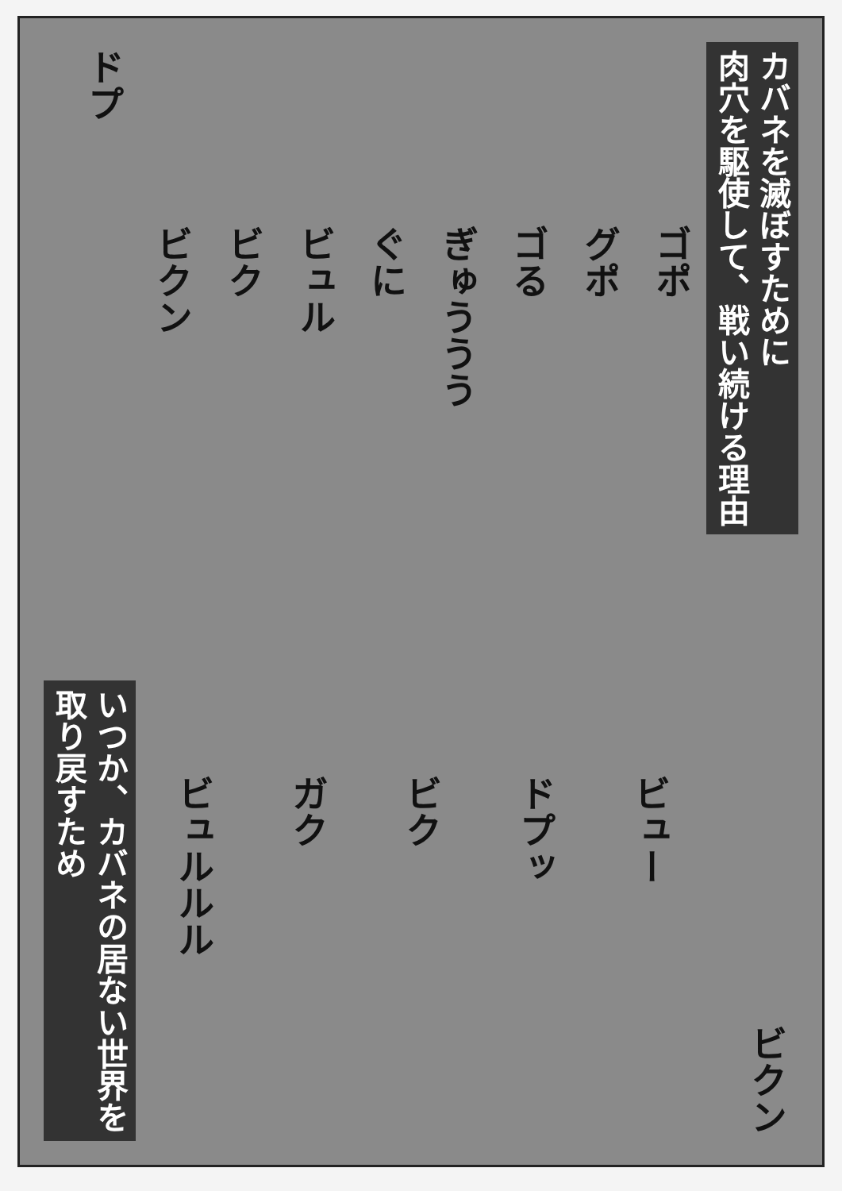ドプ
いつか、カバネの居ない世界を
取り戻すため
ビクン
ビク
ビュル
ぐに
ぎゅううう
ゴる
グポ
ゴポ
ビュルルル
ガク
ビク
ドプッ
ビュー
カバネを滅ぼすために
肉穴を駆使して、戦い続ける理由
ビクン